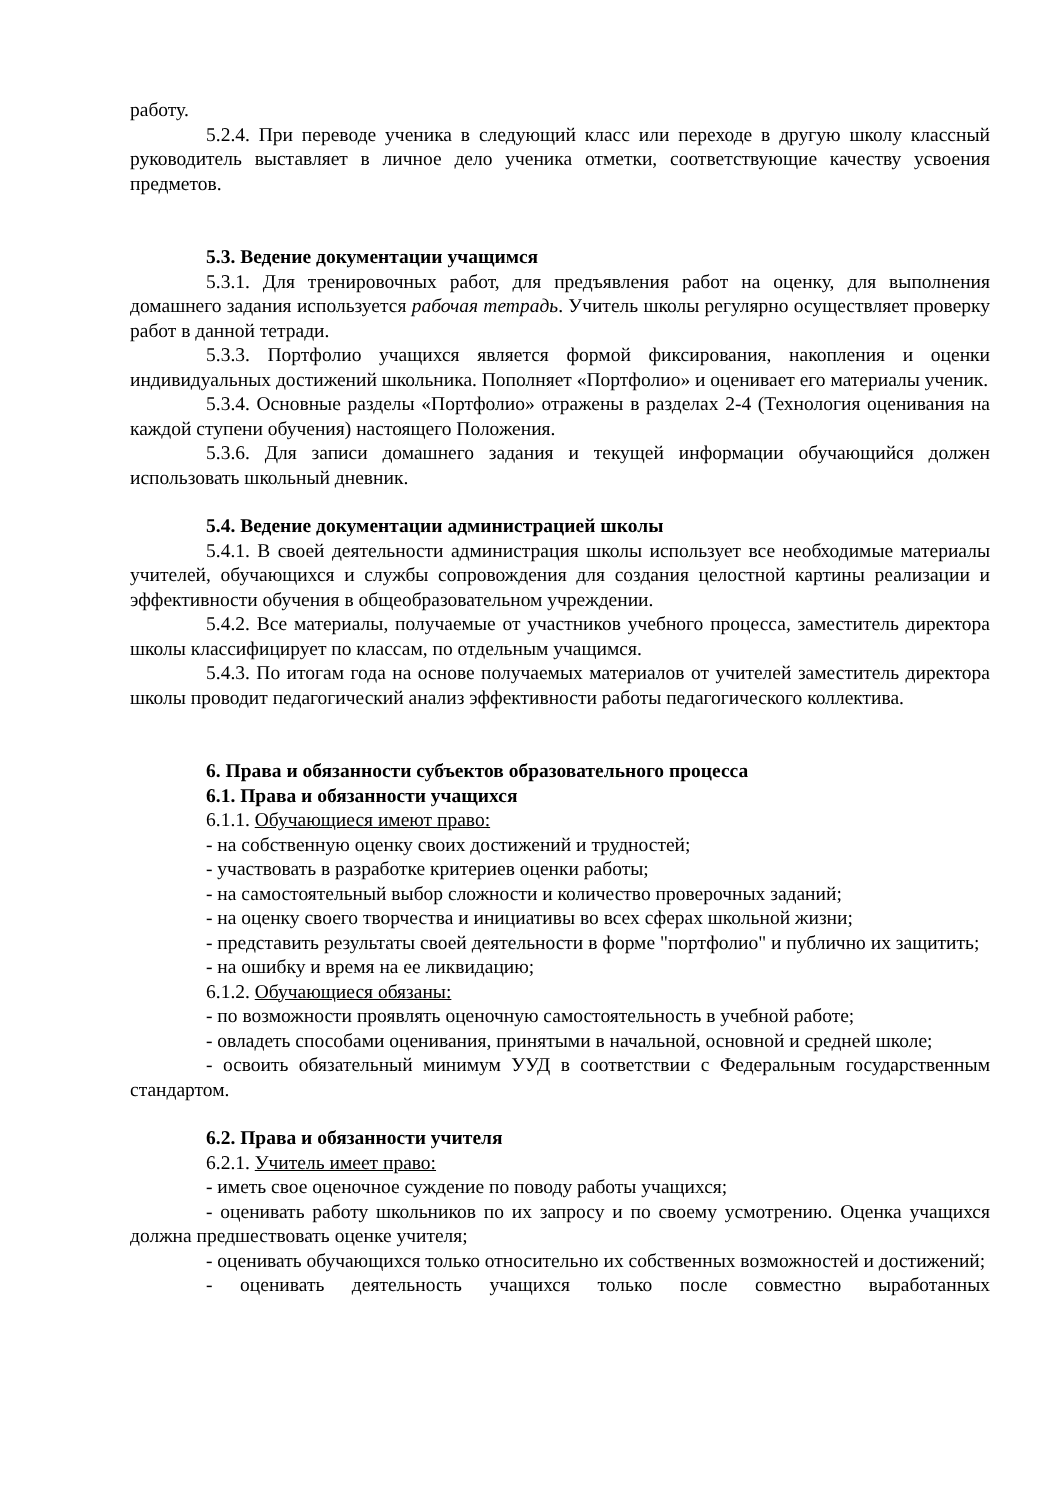работу.
5.2.4. При переводе ученика в следующий класс или переходе в другую школу классный руководитель выставляет в личное дело ученика отметки, соответствующие качеству усвоения предметов.
5.3. Ведение документации учащимся
5.3.1. Для тренировочных работ, для предъявления работ на оценку, для выполнения домашнего задания используется рабочая тетрадь. Учитель школы регулярно осуществляет проверку работ в данной тетради.
5.3.3. Портфолио учащихся является формой фиксирования, накопления и оценки индивидуальных достижений школьника. Пополняет «Портфолио» и оценивает его материалы ученик.
5.3.4. Основные разделы «Портфолио» отражены в разделах 2-4 (Технология оценивания на каждой ступени обучения) настоящего Положения.
5.3.6. Для записи домашнего задания и текущей информации обучающийся должен использовать школьный дневник.
5.4. Ведение документации администрацией школы
5.4.1. В своей деятельности администрация школы использует все необходимые материалы учителей, обучающихся и службы сопровождения для создания целостной картины реализации и эффективности обучения в общеобразовательном учреждении.
5.4.2. Все материалы, получаемые от участников учебного процесса, заместитель директора школы классифицирует по классам, по отдельным учащимся.
5.4.3. По итогам года на основе получаемых материалов от учителей заместитель директора школы проводит педагогический анализ эффективности работы педагогического коллектива.
6. Права и обязанности субъектов образовательного процесса
6.1. Права и обязанности учащихся
6.1.1. Обучающиеся имеют право:
- на собственную оценку своих достижений и трудностей;
- участвовать в разработке критериев оценки работы;
- на самостоятельный выбор сложности и количество проверочных заданий;
- на оценку своего творчества и инициативы во всех сферах школьной жизни;
- представить результаты своей деятельности в форме "портфолио" и публично их защитить;
- на ошибку и время на ее ликвидацию;
6.1.2. Обучающиеся обязаны:
- по возможности проявлять оценочную самостоятельность в учебной работе;
- овладеть способами оценивания, принятыми в начальной, основной и средней школе;
- освоить обязательный минимум УУД в соответствии с Федеральным государственным стандартом.
6.2. Права и обязанности учителя
6.2.1. Учитель имеет право:
- иметь свое оценочное суждение по поводу работы учащихся;
- оценивать работу школьников по их запросу и по своему усмотрению. Оценка учащихся должна предшествовать оценке учителя;
- оценивать обучающихся только относительно их собственных возможностей и достижений;
- оценивать деятельность учащихся только после совместно выработанных